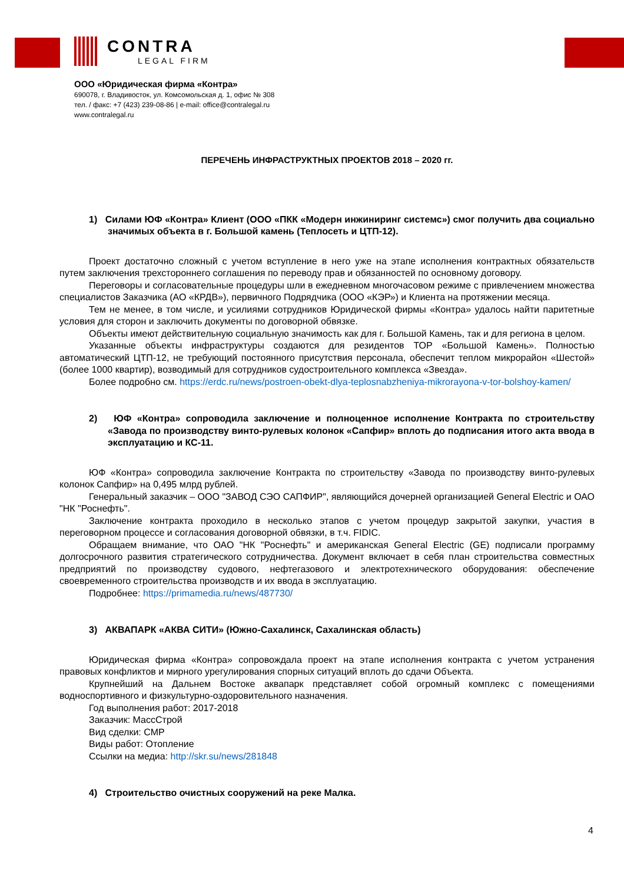CONTRA
LEGAL FIRM
ООО «Юридическая фирма «Контра»
690078, г. Владивосток, ул. Комсомольская д. 1, офис № 308
тел. / факс: +7 (423) 239-08-86 | e-mail: office@contralegal.ru
www.contralegal.ru
ПЕРЕЧЕНЬ ИНФРАСТРУКТНЫХ ПРОЕКТОВ 2018 – 2020 гг.
1) Силами ЮФ «Контра» Клиент (ООО «ПКК «Модерн инжиниринг системс») смог получить два социально значимых объекта в г. Большой камень (Теплосеть и ЦТП-12).
Проект достаточно сложный с учетом вступление в него уже на этапе исполнения контрактных обязательств путем заключения трехстороннего соглашения по переводу прав и обязанностей по основному договору.
Переговоры и согласовательные процедуры шли в ежедневном многочасовом режиме с привлечением множества специалистов Заказчика (АО «КРДВ»), первичного Подрядчика (ООО «КЭР») и Клиента на протяжении месяца.
Тем не менее, в том числе, и усилиями сотрудников Юридической фирмы «Контра» удалось найти паритетные условия для сторон и заключить документы по договорной обвязке.
Объекты имеют действительную социальную значимость как для г. Большой Камень, так и для региона в целом.
Указанные объекты инфраструктуры создаются для резидентов ТОР «Большой Камень». Полностью автоматический ЦТП-12, не требующий постоянного присутствия персонала, обеспечит теплом микрорайон «Шестой» (более 1000 квартир), возводимый для сотрудников судостроительного комплекса «Звезда».
Более подробно см. https://erdc.ru/news/postroen-obekt-dlya-teplosnabzheniya-mikrorayona-v-tor-bolshoy-kamen/
2) ЮФ «Контра» сопроводила заключение и полноценное исполнение Контракта по строительству «Завода по производству винто-рулевых колонок «Сапфир» вплоть до подписания итого акта ввода в эксплуатацию и КС-11.
ЮФ «Контра» сопроводила заключение Контракта по строительству «Завода по производству винто-рулевых колонок Сапфир» на 0,495 млрд рублей.
Генеральный заказчик – ООО "ЗАВОД СЭО САПФИР", являющийся дочерней организацией General Electric и ОАО "НК "Роснефть".
Заключение контракта проходило в несколько этапов с учетом процедур закрытой закупки, участия в переговорном процессе и согласования договорной обвязки, в т.ч. FIDIC.
Обращаем внимание, что ОАО "НК "Роснефть" и американская General Electric (GE) подписали программу долгосрочного развития стратегического сотрудничества. Документ включает в себя план строительства совместных предприятий по производству судового, нефтегазового и электротехнического оборудования: обеспечение своевременного строительства производств и их ввода в эксплуатацию.
Подробнее: https://primamedia.ru/news/487730/
3) АКВАПАРК «АКВА СИТИ» (Южно-Сахалинск, Сахалинская область)
Юридическая фирма «Контра» сопровождала проект на этапе исполнения контракта с учетом устранения правовых конфликтов и мирного урегулирования спорных ситуаций вплоть до сдачи Объекта.
Крупнейший на Дальнем Востоке аквапарк представляет собой огромный комплекс с помещениями водноспортивного и физкультурно-оздоровительного назначения.
Год выполнения работ: 2017-2018
Заказчик: МассСтрой
Вид сделки: СМР
Виды работ: Отопление
Ссылки на медиа: http://skr.su/news/281848
4) Строительство очистных сооружений на реке Малка.
4